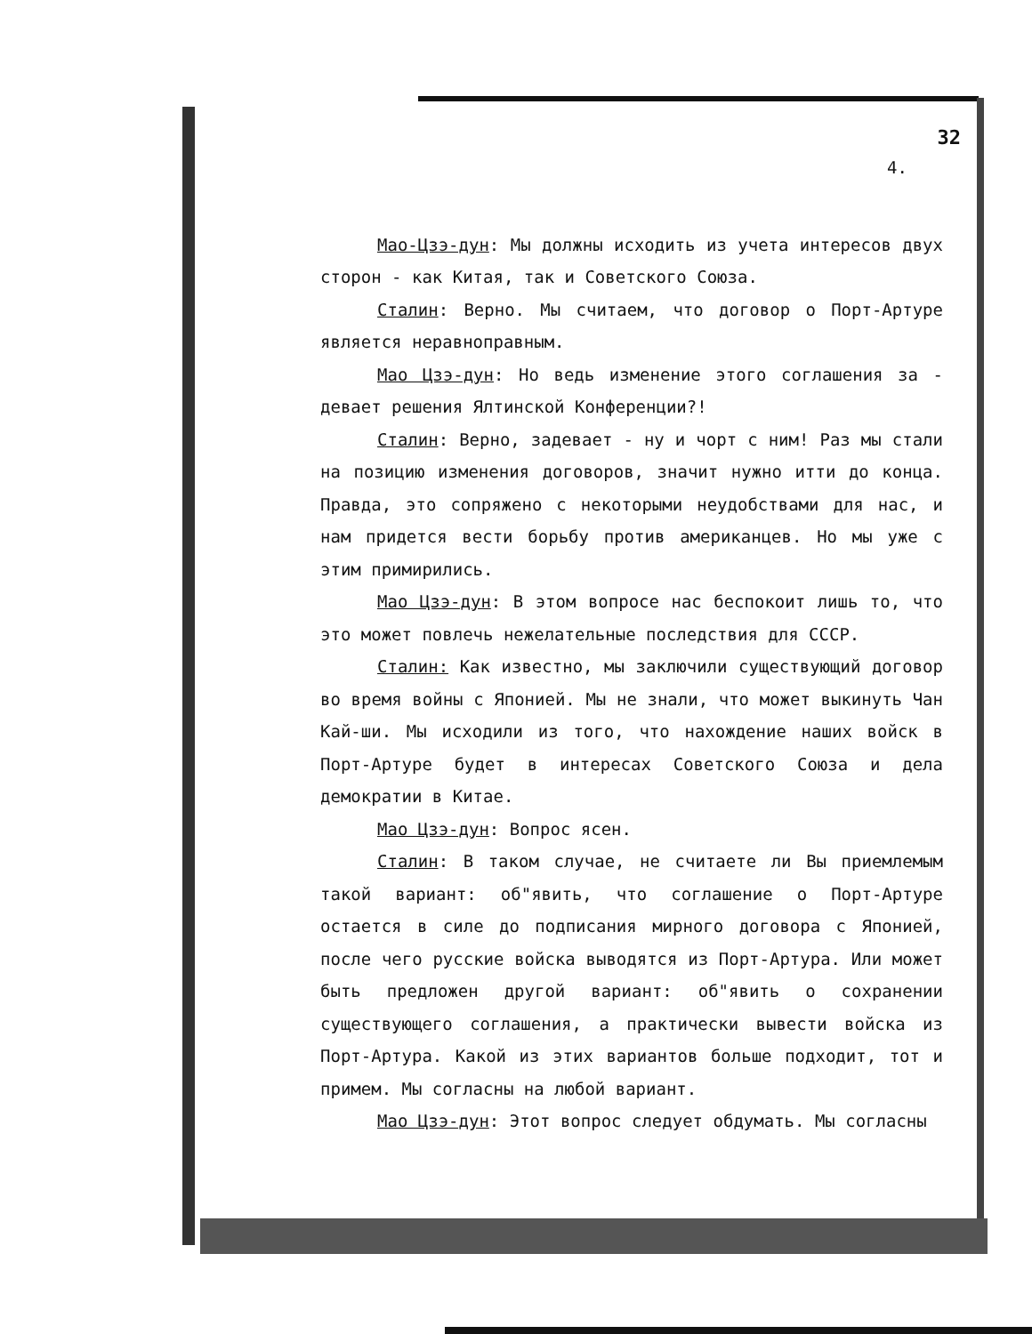32
4.
Мао-Цзэ-дун: Мы должны исходить из учета интересов двух сторон - как Китая, так и Советского Союза.
Сталин: Верно. Мы считаем, что договор о Порт-Артуре является неравноправным.
Мао Цзэ-дун: Но ведь изменение этого соглашения за - девает решения Ялтинской Конференции?!
Сталин: Верно, задевает - ну и чорт с ним! Раз мы стали на позицию изменения договоров, значит нужно итти до конца. Правда, это сопряжено с некоторыми неудобствами для нас, и нам придется вести борьбу против американцев. Но мы уже с этим примирились.
Мао Цзэ-дун: В этом вопросе нас беспокоит лишь то, что это может повлечь нежелательные последствия для СССР.
Сталин: Как известно, мы заключили существующий договор во время войны с Японией. Мы не знали, что может выкинуть Чан Кай-ши. Мы исходили из того, что нахождение наших войск в Порт-Артуре будет в интересах Советского Союза и дела демократии в Китае.
Мао Цзэ-дун: Вопрос ясен.
Сталин: В таком случае, не считаете ли Вы приемлемым такой вариант: об"явить, что соглашение о Порт-Артуре остается в силе до подписания мирного договора с Японией, после чего русские войска выводятся из Порт-Артура. Или может быть предложен другой вариант: об"явить о сохранении существующего соглашения, а практически вывести войска из Порт-Артура. Какой из этих вариантов больше подходит, тот и примем. Мы согласны на любой вариант.
Мао Цзэ-дун: Этот вопрос следует обдумать. Мы согласны